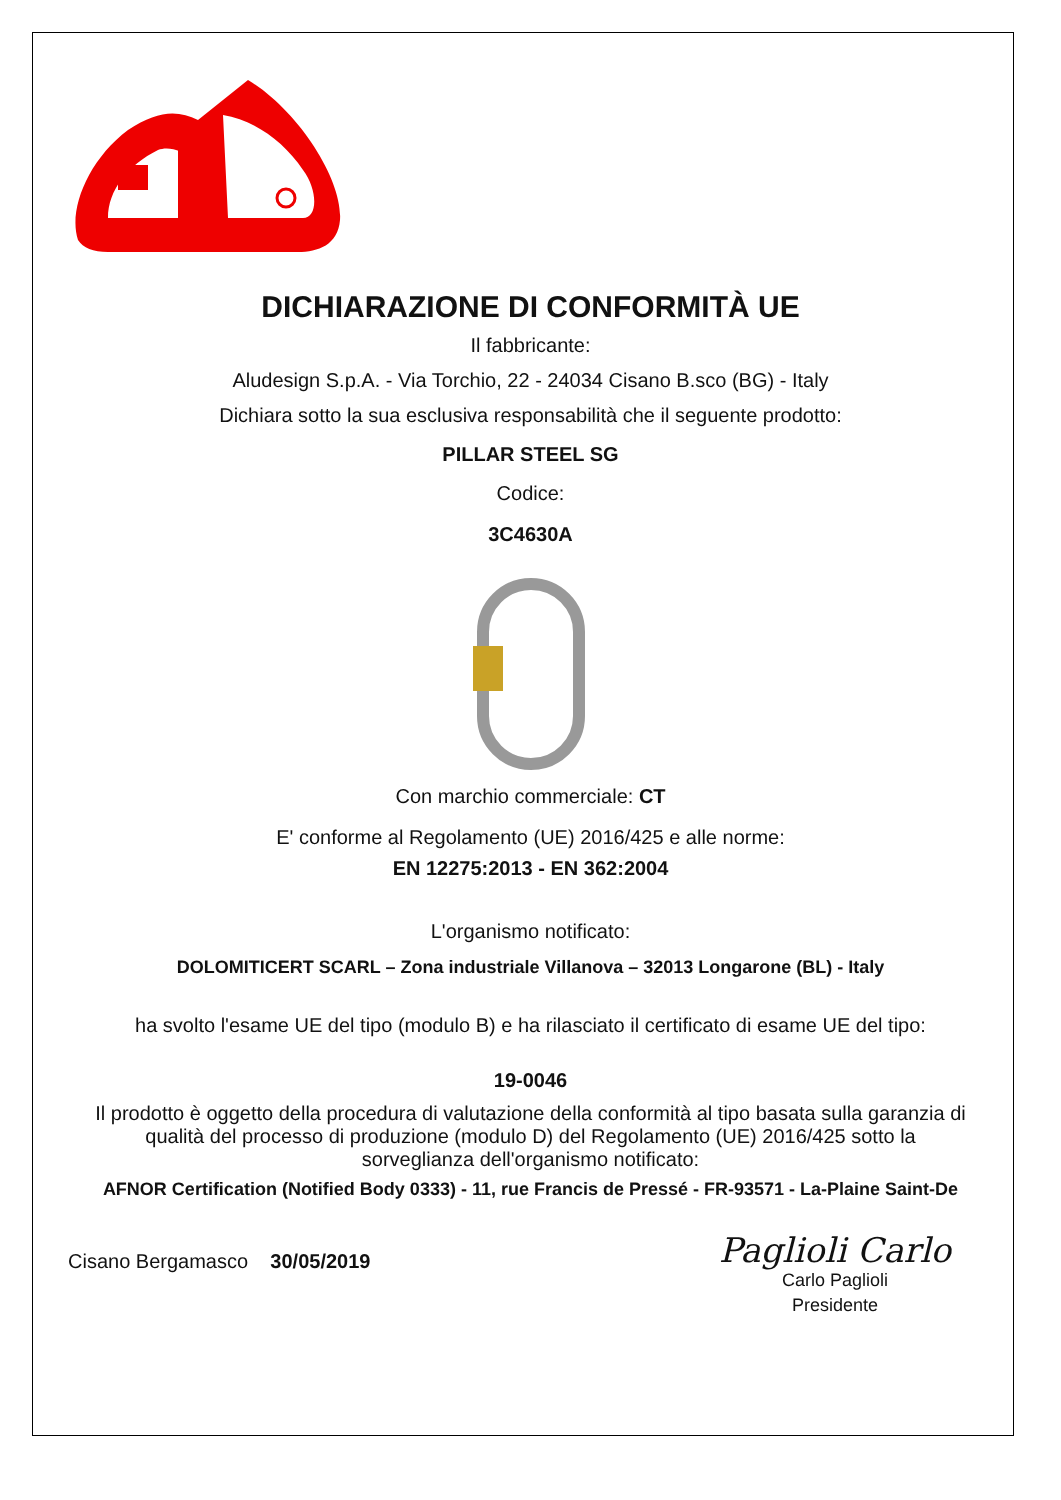DICHIARAZIONE DI CONFORMITÀ UE
Il fabbricante:
Aludesign S.p.A. - Via Torchio, 22 - 24034 Cisano B.sco (BG) - Italy
Dichiara sotto la sua esclusiva responsabilità che il seguente prodotto:
PILLAR STEEL SG
Codice:
3C4630A
Con marchio commerciale: CT
E' conforme al Regolamento (UE) 2016/425 e alle norme:
EN 12275:2013 - EN 362:2004
L'organismo notificato:
DOLOMITICERT SCARL – Zona industriale Villanova – 32013 Longarone (BL) - Italy
ha svolto l'esame UE del tipo (modulo B) e ha rilasciato il certificato di esame UE del tipo:
19-0046
Il prodotto è oggetto della procedura di valutazione della conformità al tipo basata sulla garanzia di qualità del processo di produzione (modulo D) del Regolamento (UE) 2016/425 sotto la sorveglianza dell'organismo notificato:
AFNOR Certification (Notified Body 0333) - 11, rue Francis de Pressé - FR-93571 - La-Plaine Saint-De
Cisano Bergamasco 30/05/2019
Paglioli Carlo
Carlo Paglioli
Presidente